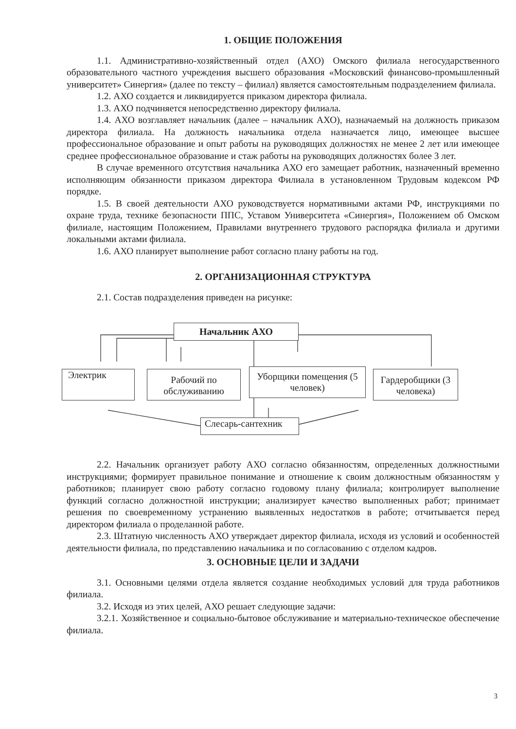1. ОБЩИЕ ПОЛОЖЕНИЯ
1.1. Административно-хозяйственный отдел (АХО) Омского филиала негосударственного образовательного частного учреждения высшего образования «Московский финансово-промышленный университет» Синергия» (далее по тексту – филиал) является самостоятельным подразделением филиала.
1.2. АХО создается и ликвидируется приказом директора филиала.
1.3. АХО подчиняется непосредственно директору филиала.
1.4. АХО возглавляет начальник (далее – начальник АХО), назначаемый на должность приказом директора филиала. На должность начальника отдела назначается лицо, имеющее высшее профессиональное образование и опыт работы на руководящих должностях не менее 2 лет или имеющее среднее профессиональное образование и стаж работы на руководящих должностях более 3 лет.
В случае временного отсутствия начальника АХО его замещает работник, назначенный временно исполняющим обязанности приказом директора Филиала в установленном Трудовым кодексом РФ порядке.
1.5. В своей деятельности АХО руководствуется нормативными актами РФ, инструкциями по охране труда, технике безопасности ППС, Уставом Университета «Синергия», Положением об Омском филиале, настоящим Положением, Правилами внутреннего трудового распорядка филиала и другими локальными актами филиала.
1.6. АХО планирует выполнение работ согласно плану работы на год.
2. ОРГАНИЗАЦИОННАЯ СТРУКТУРА
2.1. Состав подразделения приведен на рисунке:
Начальник АХО
Электрик
Рабочий по обслуживанию
Уборщики помещения (5 человек)
Гардеробщики (3 человека)
Слесарь-сантехник
2.2. Начальник организует работу АХО согласно обязанностям, определенных должностными инструкциями; формирует правильное понимание и отношение к своим должностным обязанностям у работников; планирует свою работу согласно годовому плану филиала; контролирует выполнение функций согласно должностной инструкции; анализирует качество выполненных работ; принимает решения по своевременному устранению выявленных недостатков в работе; отчитывается перед директором филиала о проделанной работе.
2.3. Штатную численность АХО утверждает директор филиала, исходя из условий и особенностей деятельности филиала, по представлению начальника и по согласованию с отделом кадров.
3. ОСНОВНЫЕ ЦЕЛИ И ЗАДАЧИ
3.1. Основными целями отдела является создание необходимых условий для труда работников филиала.
3.2. Исходя из этих целей, АХО решает следующие задачи:
3.2.1. Хозяйственное и социально-бытовое обслуживание и материально-техническое обеспечение филиала.
3